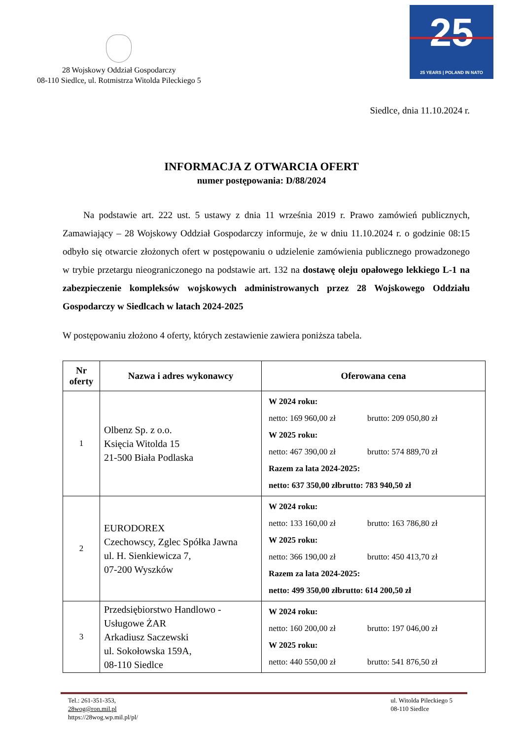28 Wojskowy Oddział Gospodarczy
08-110 Siedlce, ul. Rotmistrza Witolda Pileckiego 5
25
25 YEARS | POLAND IN NATO
Siedlce, dnia 11.10.2024 r.
INFORMACJA Z OTWARCIA OFERT
numer postępowania: D/88/2024
Na podstawie art. 222 ust. 5 ustawy z dnia 11 września 2019 r. Prawo zamówień publicznych, Zamawiający – 28 Wojskowy Oddział Gospodarczy informuje, że w dniu 11.10.2024 r. o godzinie 08:15 odbyło się otwarcie złożonych ofert w postępowaniu o udzielenie zamówienia publicznego prowadzonego w trybie przetargu nieograniczonego na podstawie art. 132 na dostawę oleju opałowego lekkiego L-1 na zabezpieczenie kompleksów wojskowych administrowanych przez 28 Wojskowego Oddziału Gospodarczy w Siedlcach w latach 2024-2025
W postępowaniu złożono 4 oferty, których zestawienie zawiera poniższa tabela.
| Nr oferty | Nazwa i adres wykonawcy | Oferowana cena |
| --- | --- | --- |
| 1 | Olbenz Sp. z o.o. Księcia Witolda 15 21-500 Biała Podlaska | W 2024 roku: netto: 169 960,00 zł brutto: 209 050,80 zł W 2025 roku: netto: 467 390,00 zł brutto: 574 889,70 zł Razem za lata 2024-2025: netto: 637 350,00 zł brutto: 783 940,50 zł |
| 2 | EURODOREX Czechowscy, Zglec Spółka Jawna ul. H. Sienkiewicza 7, 07-200 Wyszków | W 2024 roku: netto: 133 160,00 zł brutto: 163 786,80 zł W 2025 roku: netto: 366 190,00 zł brutto: 450 413,70 zł Razem za lata 2024-2025: netto: 499 350,00 zł brutto: 614 200,50 zł |
| 3 | Przedsiębiorstwo Handlowo - Usługowe ŻAR Arkadiusz Saczewski ul. Sokołowska 159A, 08-110 Siedlce | W 2024 roku: netto: 160 200,00 zł brutto: 197 046,00 zł W 2025 roku: netto: 440 550,00 zł brutto: 541 876,50 zł |
Tel.: 261-351-353,
28wog@ron.mil.pl
https://28wog.wp.mil.pl/pl/
ul. Witolda Pileckiego 5
08-110 Siedlce